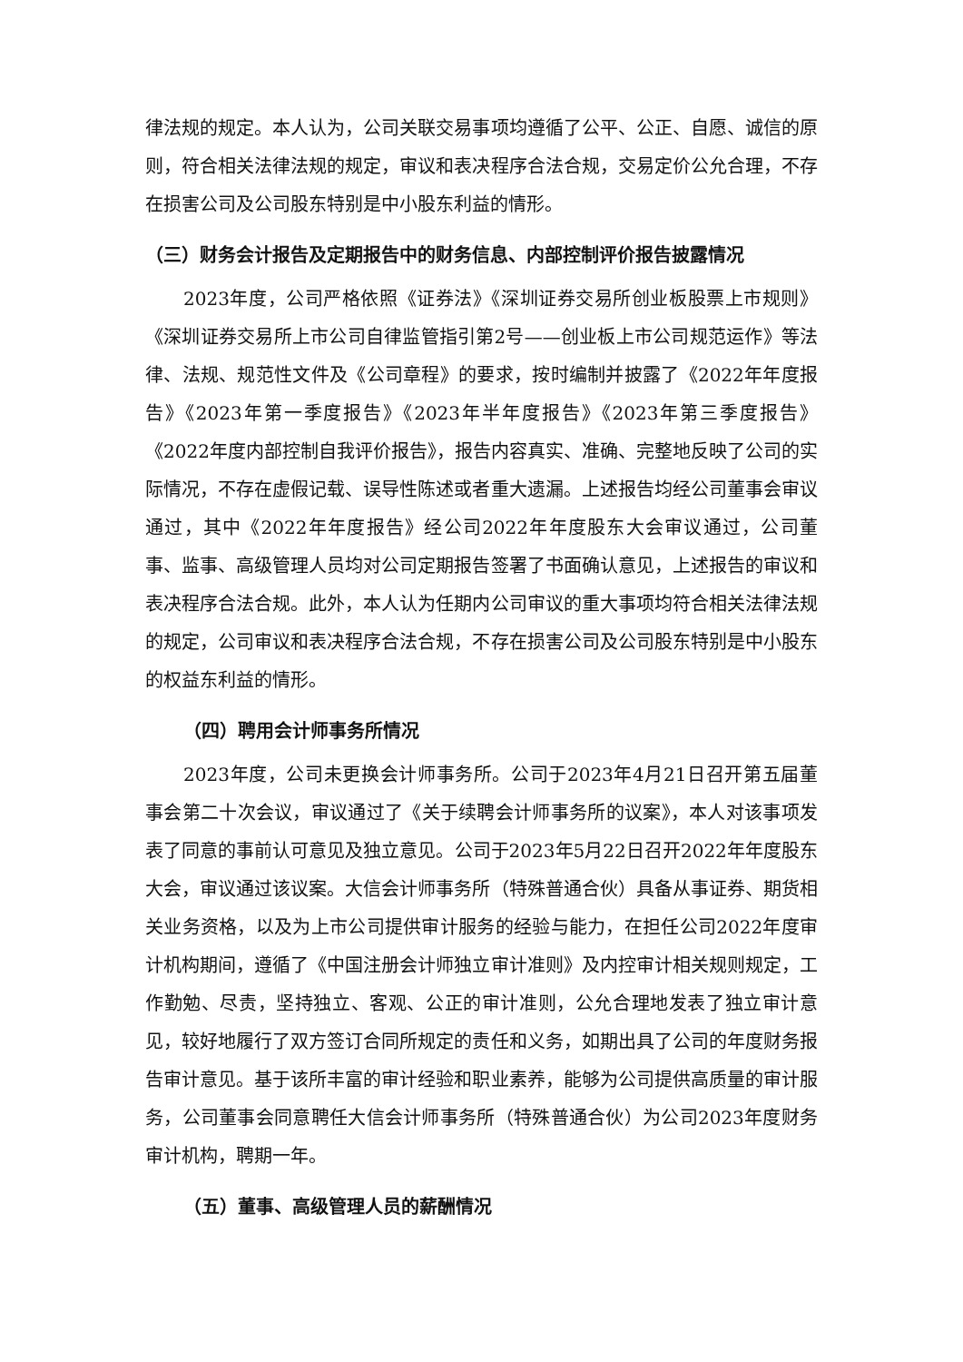律法规的规定。本人认为，公司关联交易事项均遵循了公平、公正、自愿、诚信的原则，符合相关法律法规的规定，审议和表决程序合法合规，交易定价公允合理，不存在损害公司及公司股东特别是中小股东利益的情形。
（三）财务会计报告及定期报告中的财务信息、内部控制评价报告披露情况
2023年度，公司严格依照《证券法》《深圳证券交易所创业板股票上市规则》《深圳证券交易所上市公司自律监管指引第2号——创业板上市公司规范运作》等法律、法规、规范性文件及《公司章程》的要求，按时编制并披露了《2022年年度报告》《2023年第一季度报告》《2023年半年度报告》《2023年第三季度报告》《2022年度内部控制自我评价报告》，报告内容真实、准确、完整地反映了公司的实际情况，不存在虚假记载、误导性陈述或者重大遗漏。上述报告均经公司董事会审议通过，其中《2022年年度报告》经公司2022年年度股东大会审议通过，公司董事、监事、高级管理人员均对公司定期报告签署了书面确认意见，上述报告的审议和表决程序合法合规。此外，本人认为任期内公司审议的重大事项均符合相关法律法规的规定，公司审议和表决程序合法合规，不存在损害公司及公司股东特别是中小股东的权益东利益的情形。
（四）聘用会计师事务所情况
2023年度，公司未更换会计师事务所。公司于2023年4月21日召开第五届董事会第二十次会议，审议通过了《关于续聘会计师事务所的议案》，本人对该事项发表了同意的事前认可意见及独立意见。公司于2023年5月22日召开2022年年度股东大会，审议通过该议案。大信会计师事务所（特殊普通合伙）具备从事证券、期货相关业务资格，以及为上市公司提供审计服务的经验与能力，在担任公司2022年度审计机构期间，遵循了《中国注册会计师独立审计准则》及内控审计相关规则规定，工作勤勉、尽责，坚持独立、客观、公正的审计准则，公允合理地发表了独立审计意见，较好地履行了双方签订合同所规定的责任和义务，如期出具了公司的年度财务报告审计意见。基于该所丰富的审计经验和职业素养，能够为公司提供高质量的审计服务，公司董事会同意聘任大信会计师事务所（特殊普通合伙）为公司2023年度财务审计机构，聘期一年。
（五）董事、高级管理人员的薪酬情况